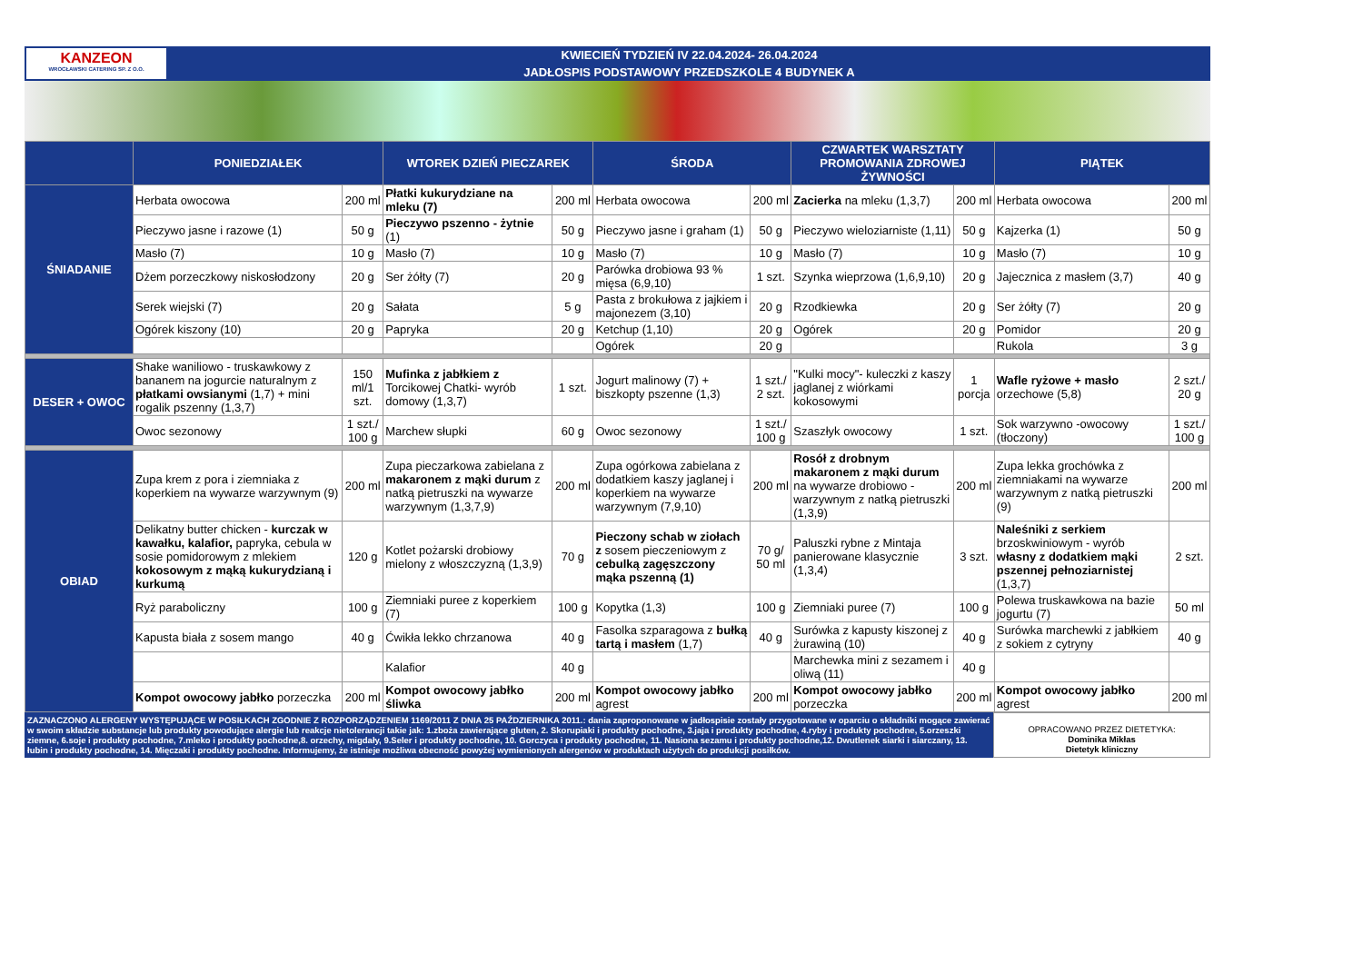KANZEON
WROCŁAWSKI CATERING SP. Z O.O.
KWIECIEŃ TYDZIEŃ IV 22.04.2024- 26.04.2024
JADŁOSPIS PODSTAWOWY PRZEDSZKOLE 4 BUDYNEK A
| | PONIEDZIAŁEK | | WTOREK DZIEŃ PIECZAREK | | ŚRODA | | CZWARTEK WARSZTATY PROMOWANIA ZDROWEJ ŻYWNOŚCI | | PIĄTEK | |
| --- | --- | --- | --- | --- | --- | --- | --- | --- | --- | --- |
| ŚNIADANIE | Herbata owocowa | 200 ml | Płatki kukurydziane na mleku (7) | 200 ml | Herbata owocowa | 200 ml | Zacierka na mleku (1,3,7) | 200 ml | Herbata owocowa | 200 ml |
| | Pieczywo jasne i razowe (1) | 50 g | Pieczywo pszenno - żytnie (1) | 50 g | Pieczywo jasne i graham (1) | 50 g | Pieczywo wieloziarniste (1,11) | 50 g | Kajzerka (1) | 50 g |
| | Masło (7) | 10 g | Masło (7) | 10 g | Masło (7) | 10 g | Masło (7) | 10 g | Masło (7) | 10 g |
| | Dżem porzeczkowy niskosłodzony | 20 g | Ser żółty (7) | 20 g | Parówka drobiowa 93 % mięsa (6,9,10) | 1 szt. | Szynka wieprzowa (1,6,9,10) | 20 g | Jajecznica z masłem (3,7) | 40 g |
| | Serek wiejski (7) | 20 g | Sałata | 5 g | Pasta z brokułowa z jajkiem i majonezem (3,10) | 20 g | Rzodkiewka | 20 g | Ser żółty (7) | 20 g |
| | Ogórek kiszony (10) | 20 g | Papryka | 20 g | Ketchup (1,10) | 20 g | Ogórek | 20 g | Pomidor | 20 g |
| | | | | | Ogórek | 20 g | | | Rukola | 3 g |
| DESER + OWOC | Shake waniliowo - truskawkowy z bananem na jogurcie naturalnym z płatkami owsianymi (1,7) + mini rogalik pszenny (1,3,7) | 150 ml/1 szt. | Mufinka z jabłkiem z Torcikowej Chatki- wyrób domowy (1,3,7) | 1 szt. | Jogurt malinowy (7) + biszkopty pszenne (1,3) | 1 szt./ 2 szt. | "Kulki mocy"- kuleczki z kaszy jaglanej z wiórkami kokosowymi | 1 porcja | Wafle ryżowe + masło orzechowe (5,8) | 2 szt./ 20 g |
| | Owoc sezonowy | 1 szt./ 100 g | Marchew słupki | 60 g | Owoc sezonowy | 1 szt./ 100 g | Szaszłyk owocowy | 1 szt. | Sok warzywno -owocowy (tłoczony) | 1 szt./ 100 g |
| OBIAD | Zupa krem z pora i ziemniaka z koperkiem na wywarze warzywnym (9) | 200 ml | Zupa pieczarkowa zabielana z makaronem z mąki durum z natką pietruszki na wywarze warzywnym (1,3,7,9) | 200 ml | Zupa ogórkowa zabielana z dodatkiem kaszy jaglanej i koperkiem na wywarze warzywnym (7,9,10) | 200 ml | Rosół z drobnym makaronem z mąki durum na wywarze drobiowo -warzywnym z natką pietruszki (1,3,9) | 200 ml | Zupa lekka grochówka z ziemniakami na wywarze warzywnym z natką pietruszki (9) | 200 ml |
| | Delikatny butter chicken - kurczak w kawałku, kalafior, papryka, cebula w sosie pomidorowym z mlekiem kokosowym z mąką kukurydzianą i kurkumą | 120 g | Kotlet pożarski drobiowy mielony z włoszczyzną (1,3,9) | 70 g | Pieczony schab w ziołach z sosem pieczeniowym z cebulką zagęszczony mąka pszenną (1) | 70 g/ 50 ml | Paluszki rybne z Mintaja panierowane klasycznie (1,3,4) | 3 szt. | Naleśniki z serkiem brzoskwiniowym - wyrób własny z dodatkiem mąki pszennej pełnoziarnistej (1,3,7) | 2 szt. |
| | Ryż paraboliczny | 100 g | Ziemniaki puree z koperkiem (7) | 100 g | Kopytka (1,3) | 100 g | Ziemniaki puree (7) | 100 g | Polewa truskawkowa na bazie jogurtu (7) | 50 ml |
| | Kapusta biała z sosem mango | 40 g | Ćwikła lekko chrzanowa | 40 g | Fasolka szparagowa z bułką tartą i masłem (1,7) | 40 g | Surówka z kapusty kiszonej z żurawiną (10) | 40 g | Surówka marchewki z jabłkiem z sokiem z cytryny | 40 g |
| | | | Kalafior | 40 g | | | Marchewka mini z sezamem i oliwą (11) | 40 g | | |
| | Kompot owocowy jabłko porzeczka | 200 ml | Kompot owocowy jabłko śliwka | 200 ml | Kompot owocowy jabłko agrest | 200 ml | Kompot owocowy jabłko porzeczka | 200 ml | Kompot owocowy jabłko agrest | 200 ml |
ZAZNACZONO ALERGENY WYSTĘPUJĄCE W POSIŁKACH ZGODNIE Z ROZPORZĄDZENIEM 1169/2011 Z DNIA 25 PAŹDZIERNIKA 2011.: dania zaproponowane w jadłospisie zostały przygotowane w oparciu o składniki mogące zawierać w swoim składzie substancje lub produkty powodujące alergie lub reakcje nietolerancji takie jak: 1.zboża zawierające gluten, 2. Skorupiaki i produkty pochodne, 3.jaja i produkty pochodne, 4.ryby i produkty pochodne, 5.orzeszki ziemne, 6.soje i produkty pochodne, 7.mleko i produkty pochodne,8. orzechy, migdały, 9.Seler i produkty pochodne, 10. Gorczyca i produkty pochodne, 11. Nasiona sezamu i produkty pochodne,12. Dwutlenek siarki i siarczany, 13. łubin i produkty pochodne, 14. Mięczaki i produkty pochodne. Informujemy, że istnieje możliwa obecność powyżej wymienionych alergenów w produktach użytych do produkcji posiłków.
OPRACOWANO PRZEZ DIETETYKA:
Dominika Mikłas
Dietetyk kliniczny